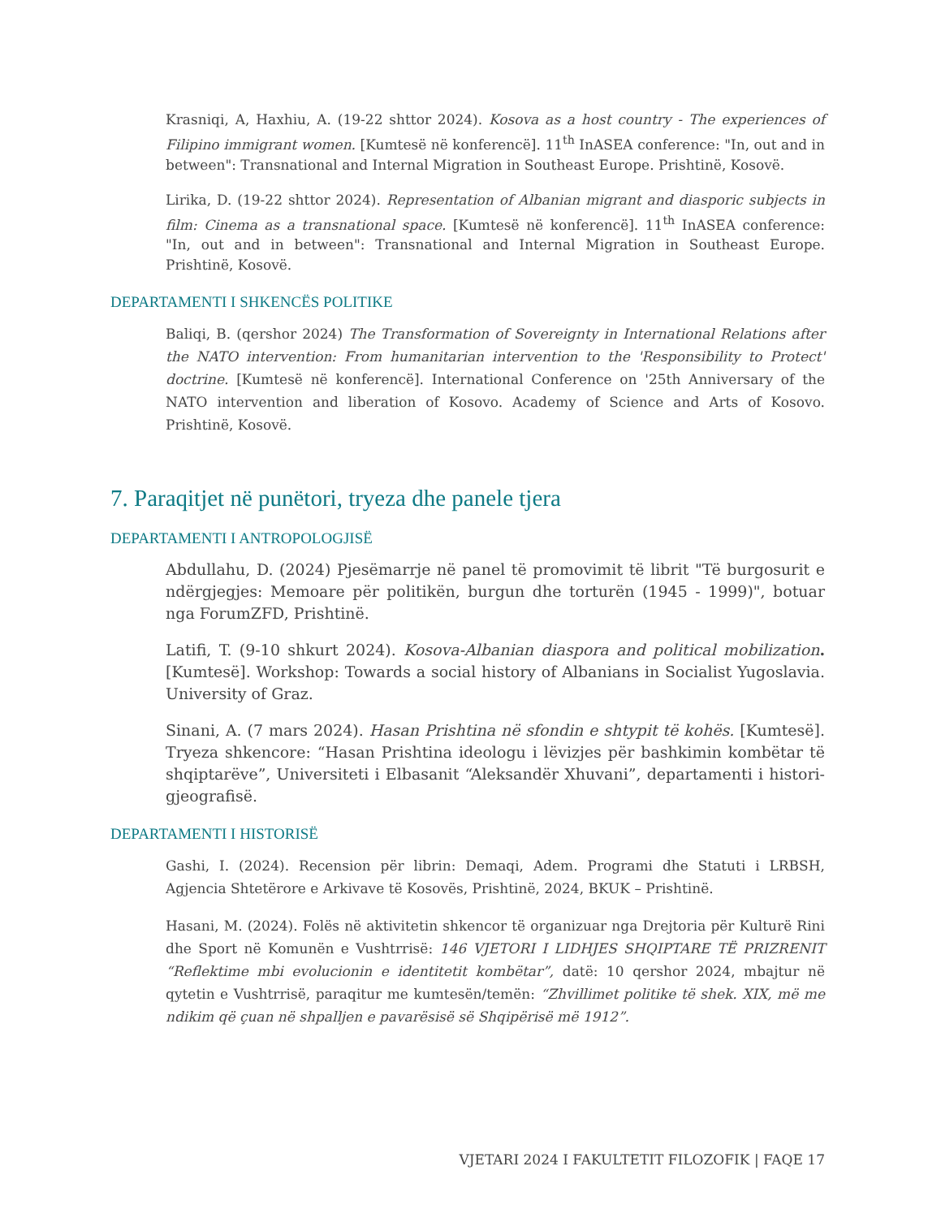Krasniqi, A, Haxhiu, A. (19-22 shttor 2024). Kosova as a host country - The experiences of Filipino immigrant women. [Kumtesë në konferencë]. 11<sup>th</sup> InASEA conference: "In, out and in between": Transnational and Internal Migration in Southeast Europe. Prishtinë, Kosovë.
Lirika, D. (19-22 shttor 2024). Representation of Albanian migrant and diasporic subjects in film: Cinema as a transnational space. [Kumtesë në konferencë]. 11<sup>th</sup> InASEA conference: "In, out and in between": Transnational and Internal Migration in Southeast Europe. Prishtinë, Kosovë.
DEPARTAMENTI I SHKENCËS POLITIKE
Baliqi, B. (qershor 2024) The Transformation of Sovereignty in International Relations after the NATO intervention: From humanitarian intervention to the 'Responsibility to Protect' doctrine. [Kumtesë në konferencë]. International Conference on '25th Anniversary of the NATO intervention and liberation of Kosovo. Academy of Science and Arts of Kosovo. Prishtinë, Kosovë.
7. Paraqitjet në punëtori, tryeza dhe panele tjera
DEPARTAMENTI I ANTROPOLOGJISË
Abdullahu, D. (2024) Pjesëmarrje në panel të promovimit të librit "Të burgosurit e ndërgjegjes: Memoare për politikën, burgun dhe torturën (1945 - 1999)", botuar nga ForumZFD, Prishtinë.
Latifi, T. (9-10 shkurt 2024). Kosova-Albanian diaspora and political mobilization. [Kumtesë]. Workshop: Towards a social history of Albanians in Socialist Yugoslavia. University of Graz.
Sinani, A. (7 mars 2024). Hasan Prishtina në sfondin e shtypit të kohës. [Kumtesë]. Tryeza shkencore: “Hasan Prishtina ideologu i lëvizjes për bashkimin kombëtar të shqiptarëve”, Universiteti i Elbasanit “Aleksandër Xhuvani”, departamenti i histori-gjeografisë.
DEPARTAMENTI I HISTORISË
Gashi, I. (2024). Recension për librin: Demaqi, Adem. Programi dhe Statuti i LRBSH, Agjencia Shtetërore e Arkivave të Kosovës, Prishtinë, 2024, BKUK – Prishtinë.
Hasani, M. (2024). Folës në aktivitetin shkencor të organizuar nga Drejtoria për Kulturë Rini dhe Sport në Komunën e Vushtrrisë: 146 VJETORI I LIDHJES SHQIPTARE TË PRIZRENIT “Reflektime mbi evolucionin e identitetit kombëtar”, datë: 10 qershor 2024, mbajtur në qytetin e Vushtrrisë, paraqitur me kumtesën/temën: “Zhvillimet politike të shek. XIX, më me ndikim që çuan në shpalljen e pavarësisë së Shqipërisë më 1912”.
VJETARI 2024 I FAKULTETIT FILOZOFIK | FAQE 17